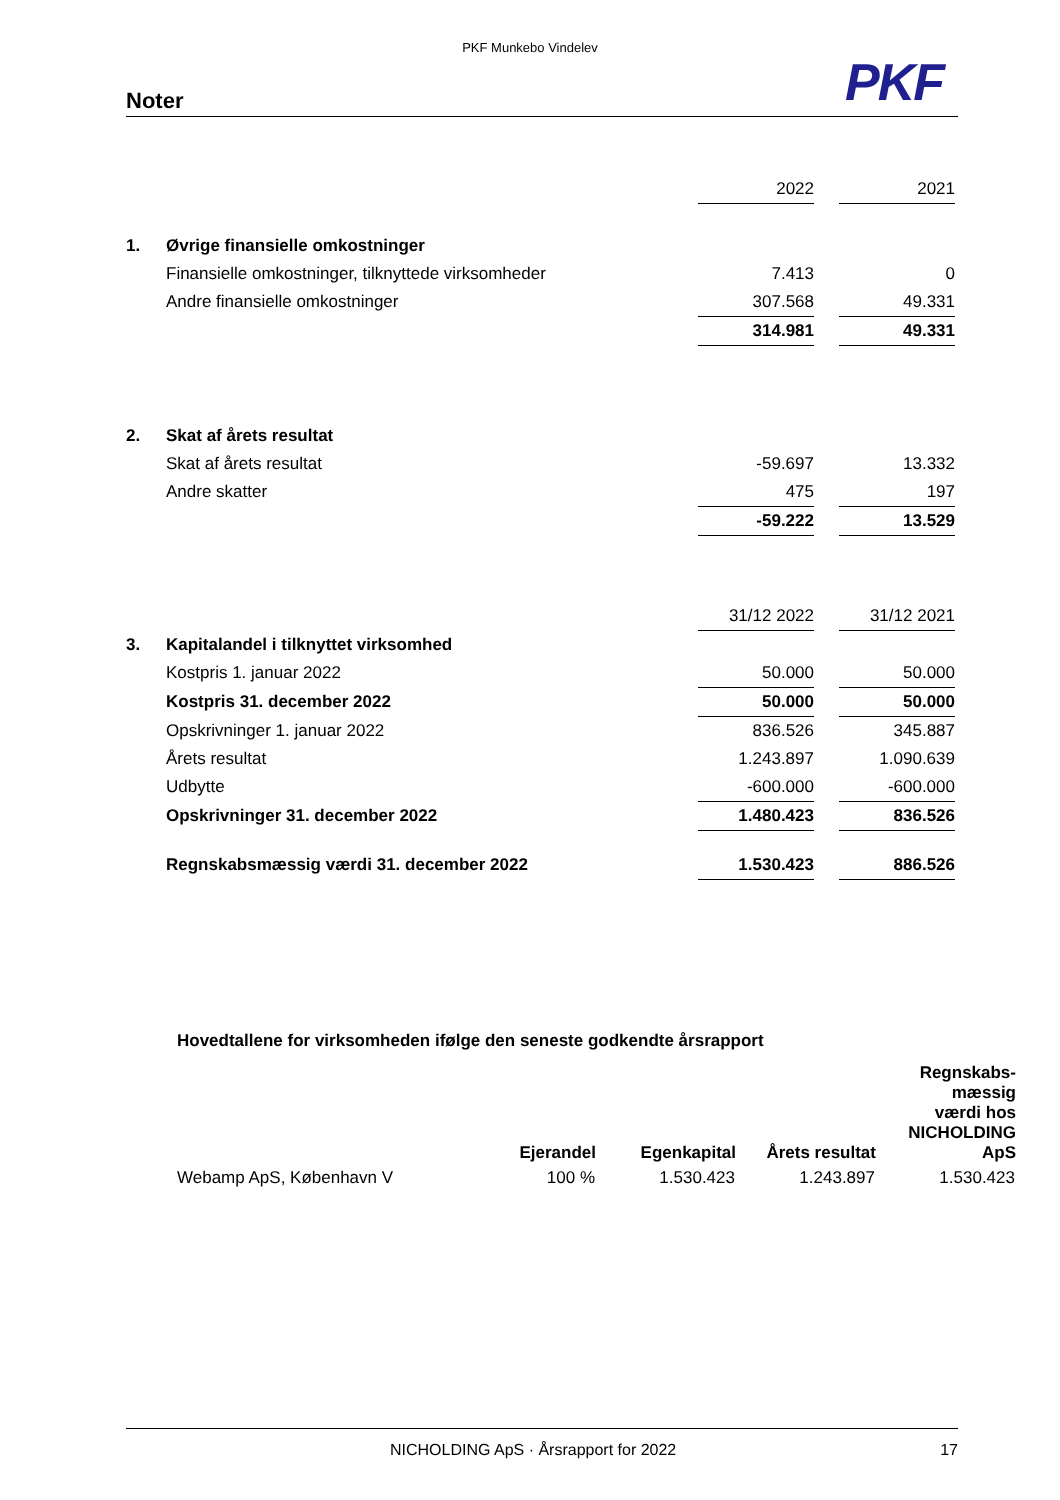PKF Munkebo Vindelev
PKF
Noter
| | | 2022 | | 2021 |
| 1. | Øvrige finansielle omkostninger | | | |
| | Finansielle omkostninger, tilknyttede virksomheder | 7.413 | | 0 |
| | Andre finansielle omkostninger | 307.568 | | 49.331 |
| | | 314.981 | | 49.331 |
| 2. | Skat af årets resultat | | | |
| | Skat af årets resultat | -59.697 | | 13.332 |
| | Andre skatter | 475 | | 197 |
| | | -59.222 | | 13.529 |
| | | 31/12 2022 | | 31/12 2021 |
| 3. | Kapitalandel i tilknyttet virksomhed | | | |
| | Kostpris 1. januar 2022 | 50.000 | | 50.000 |
| | Kostpris 31. december 2022 | 50.000 | | 50.000 |
| | Opskrivninger 1. januar 2022 | 836.526 | | 345.887 |
| | Årets resultat | 1.243.897 | | 1.090.639 |
| | Udbytte | -600.000 | | -600.000 |
| | Opskrivninger 31. december 2022 | 1.480.423 | | 836.526 |
| | Regnskabsmæssig værdi 31. december 2022 | 1.530.423 | | 886.526 |
| Hovedtallene for virksomheden ifølge den seneste godkendte årsrapport | | | | |
| | Ejerandel | Egenkapital | Årets resultat | Regnskabs- mæssig værdi hos NICHOLDING ApS |
| Webamp ApS, København V | 100 % | 1.530.423 | 1.243.897 | 1.530.423 |
NICHOLDING ApS · Årsrapport for 2022 17